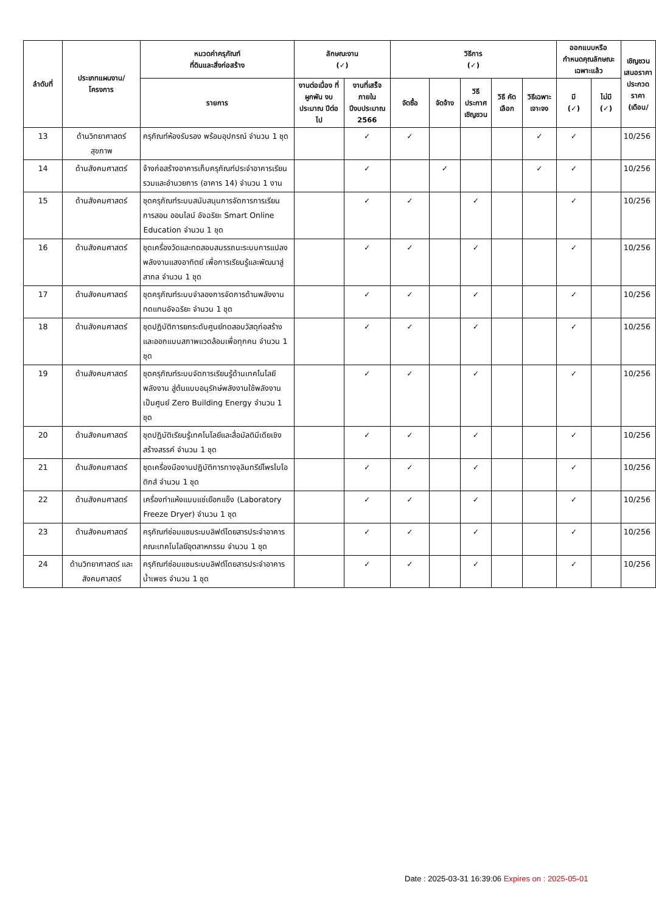| ลำดับที่ | ประเภทแผนงาน/ โครงการ | หมวดค่าครุภัณฑ์ ที่ดินและสิ่งก่อสร้าง | ลักษณะงาน (✓) | | วิธีการ (✓) | | | | | ออกแบบหรือ กำหนดคุณลักษณะเฉพาะแล้ว | | เชิญชวน เสนอราคา ประกวดราคา (เดือน/ |
| --- | --- | --- | --- | --- | --- | --- | --- | --- | --- | --- | --- | --- |
| | | รายการ | งานต่อเนื่อง ที่ผูกพัน งบประมาณ ปีต่อไป | งานที่เสร็จ ภายใน ปีงบประมาณ 2566 | จัดซื้อ | จัดจ้าง | วิธี ประกาศ เชิญชวน | วิธี คัดเลือก | วิธีเฉพาะ เจาะจง | มี (✓) | ไม่มี (✓) | |
| 13 | ด้านวิทยาศาสตร์ สุขภาพ | ครุภัณฑ์ห้องรับรอง พร้อมอุปกรณ์ จำนวน 1 ชุด | | ✓ | ✓ | | | | ✓ | ✓ | | 10/256 |
| 14 | ด้านสังคมศาสตร์ | จ้างก่อสร้างอาคารเก็บครุภัณฑ์ประจำอาคารเรียนรวมและอำนวยการ (อาคาร 14) จำนวน 1 งาน | | ✓ | | ✓ | | | ✓ | ✓ | | 10/256 |
| 15 | ด้านสังคมศาสตร์ | ชุดครุภัณฑ์ระบบสนับสนุนการจัดการการเรียนการสอน ออนไลน์ อัจฉริยะ Smart Online Education จำนวน 1 ชุด | | ✓ | ✓ | | ✓ | | | ✓ | | 10/256 |
| 16 | ด้านสังคมศาสตร์ | ชุดเครื่องวัดและทดสอบสมรรถนะระบบการแปลงพลังงานแสงอาทิตย์ เพื่อการเรียนรู้และพัฒนาสู่สากล จำนวน 1 ชุด | | ✓ | ✓ | | ✓ | | | ✓ | | 10/256 |
| 17 | ด้านสังคมศาสตร์ | ชุดครุภัณฑ์ระบบจำลองการจัดการด้านพลังงานทดแทนอัจฉริยะ จำนวน 1 ชุด | | ✓ | ✓ | | ✓ | | | ✓ | | 10/256 |
| 18 | ด้านสังคมศาสตร์ | ชุดปฏิบัติการยกระดับศูนย์ทดสอบวัสดุก่อสร้าง และออกแบบสภาพแวดล้อมเพื่อทุกคน จำนวน 1 ชุด | | ✓ | ✓ | | ✓ | | | ✓ | | 10/256 |
| 19 | ด้านสังคมศาสตร์ | ชุดครุภัณฑ์ระบบจัดการเรียนรู้ด้านเทคโนโลยีพลังงาน สู่ต้นแบบอนุรักษ์พลังงานใช้พลังงานเป็นศูนย์ Zero Building Energy จำนวน 1 ชุด | | ✓ | ✓ | | ✓ | | | ✓ | | 10/256 |
| 20 | ด้านสังคมศาสตร์ | ชุดปฏิบัติเรียนรู้เทคโนโลยีและสื่อมัลติมีเดียเชิงสร้างสรรค์ จำนวน 1 ชุด | | ✓ | ✓ | | ✓ | | | ✓ | | 10/256 |
| 21 | ด้านสังคมศาสตร์ | ชุดเครื่องมืองานปฏิบัติการทางจุลินทรีย์โพรไบโอติกส์ จำนวน 1 ชุด | | ✓ | ✓ | | ✓ | | | ✓ | | 10/256 |
| 22 | ด้านสังคมศาสตร์ | เครื่องทำแห้งแบบแช่เยือกแข็ง (Laboratory Freeze Dryer) จำนวน 1 ชุด | | ✓ | ✓ | | ✓ | | | ✓ | | 10/256 |
| 23 | ด้านสังคมศาสตร์ | ครุภัณฑ์ซ่อมแซมระบบลิฟต์โดยสารประจำอาคารคณะเทคโนโลยีอุตสาหกรรม จำนวน 1 ชุด | | ✓ | ✓ | | ✓ | | | ✓ | | 10/256 |
| 24 | ด้านวิทยาศาสตร์ และสังคมศาสตร์ | ครุภัณฑ์ซ่อมแซมระบบลิฟต์โดยสารประจำอาคารน้ำเพชร จำนวน 1 ชุด | | ✓ | ✓ | | ✓ | | | ✓ | | 10/256 |
Date : 2025-03-31 16:39:06 Expires on : 2025-05-01